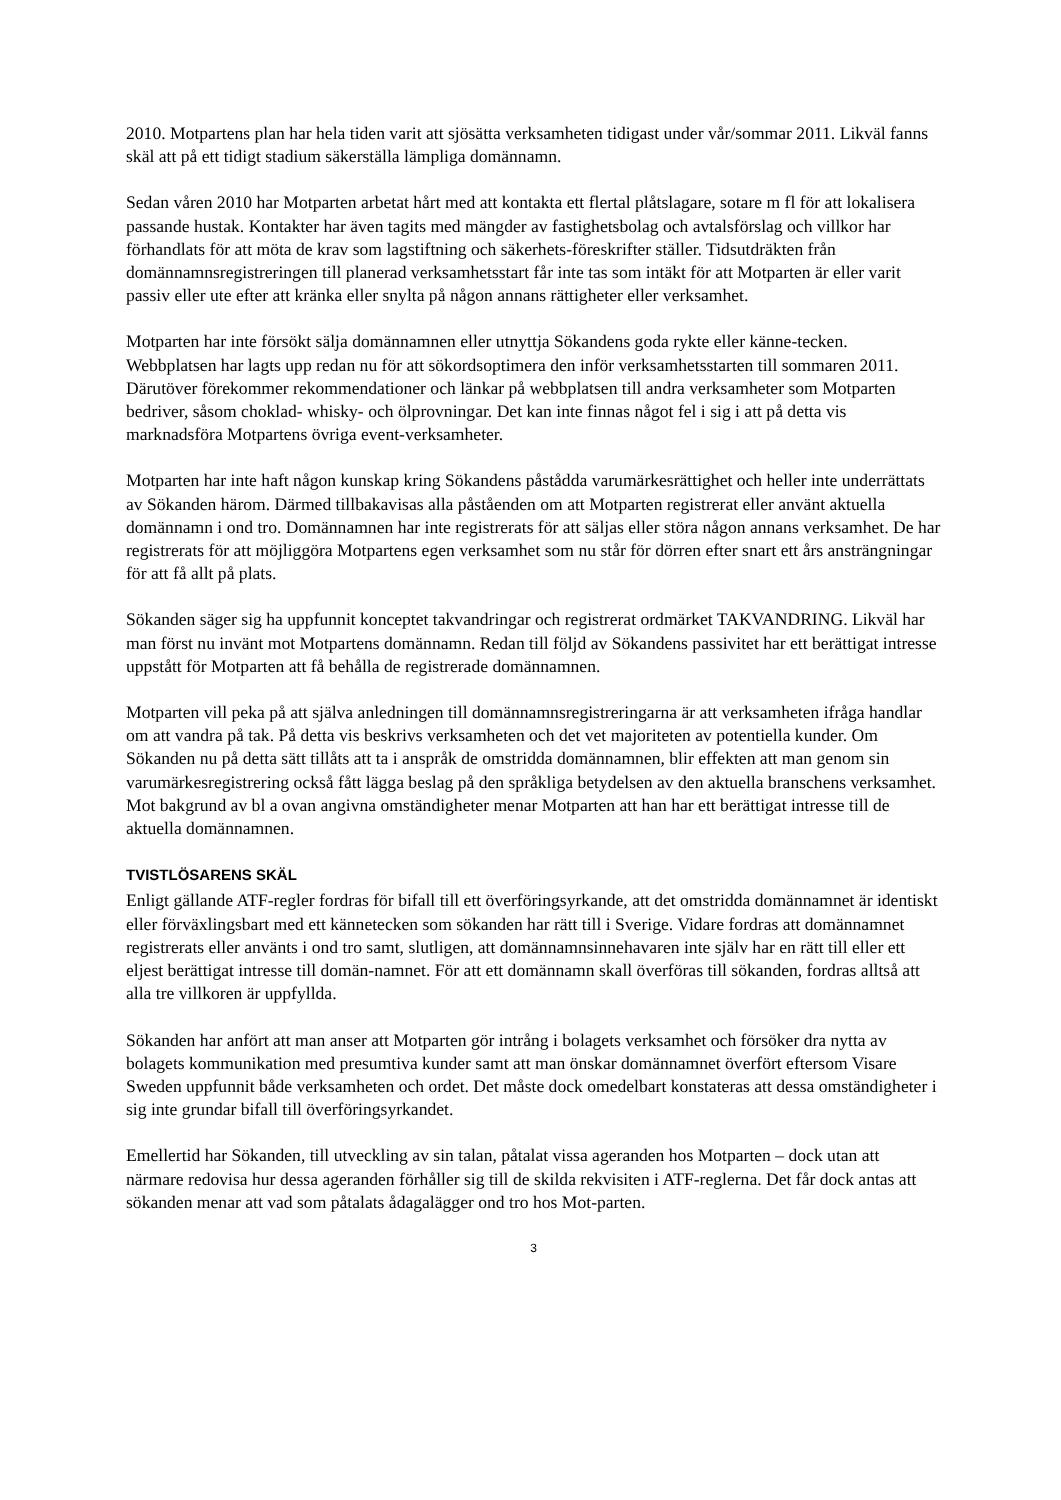2010. Motpartens plan har hela tiden varit att sjösätta verksamheten tidigast under vår/sommar 2011. Likväl fanns skäl att på ett tidigt stadium säkerställa lämpliga domännamn.
Sedan våren 2010 har Motparten arbetat hårt med att kontakta ett flertal plåtslagare, sotare m fl för att lokalisera passande hustak. Kontakter har även tagits med mängder av fastighetsbolag och avtalsförslag och villkor har förhandlats för att möta de krav som lagstiftning och säkerhets-föreskrifter ställer. Tidsutdräkten från domännamnsregistreringen till planerad verksamhetsstart får inte tas som intäkt för att Motparten är eller varit passiv eller ute efter att kränka eller snylta på någon annans rättigheter eller verksamhet.
Motparten har inte försökt sälja domännamnen eller utnyttja Sökandens goda rykte eller känne-tecken. Webbplatsen har lagts upp redan nu för att sökordsoptimera den inför verksamhetsstarten till sommaren 2011. Därutöver förekommer rekommendationer och länkar på webbplatsen till andra verksamheter som Motparten bedriver, såsom choklad- whisky- och ölprovningar. Det kan inte finnas något fel i sig i att på detta vis marknadsföra Motpartens övriga event-verksamheter.
Motparten har inte haft någon kunskap kring Sökandens påstådda varumärkesrättighet och heller inte underrättats av Sökanden härom. Därmed tillbakavisas alla påståenden om att Motparten registrerat eller använt aktuella domännamn i ond tro. Domännamnen har inte registrerats för att säljas eller störa någon annans verksamhet. De har registrerats för att möjliggöra Motpartens egen verksamhet som nu står för dörren efter snart ett års ansträngningar för att få allt på plats.
Sökanden säger sig ha uppfunnit konceptet takvandringar och registrerat ordmärket TAKVANDRING. Likväl har man först nu invänt mot Motpartens domännamn. Redan till följd av Sökandens passivitet har ett berättigat intresse uppstått för Motparten att få behålla de registrerade domännamnen.
Motparten vill peka på att själva anledningen till domännamnsregistreringarna är att verksamheten ifråga handlar om att vandra på tak. På detta vis beskrivs verksamheten och det vet majoriteten av potentiella kunder. Om Sökanden nu på detta sätt tillåts att ta i anspråk de omstridda domännamnen, blir effekten att man genom sin varumärkesregistrering också fått lägga beslag på den språkliga betydelsen av den aktuella branschens verksamhet. Mot bakgrund av bl a ovan angivna omständigheter menar Motparten att han har ett berättigat intresse till de aktuella domännamnen.
TVISTLÖSARENS SKÄL
Enligt gällande ATF-regler fordras för bifall till ett överföringsyrkande, att det omstridda domännamnet är identiskt eller förväxlingsbart med ett kännetecken som sökanden har rätt till i Sverige. Vidare fordras att domännamnet registrerats eller använts i ond tro samt, slutligen, att domännamnsinnehavaren inte själv har en rätt till eller ett eljest berättigat intresse till domän-namnet. För att ett domännamn skall överföras till sökanden, fordras alltså att alla tre villkoren är uppfyllda.
Sökanden har anfört att man anser att Motparten gör intrång i bolagets verksamhet och försöker dra nytta av bolagets kommunikation med presumtiva kunder samt att man önskar domännamnet överfört eftersom Visare Sweden uppfunnit både verksamheten och ordet. Det måste dock omedelbart konstateras att dessa omständigheter i sig inte grundar bifall till överföringsyrkandet.
Emellertid har Sökanden, till utveckling av sin talan, påtalat vissa ageranden hos Motparten – dock utan att närmare redovisa hur dessa ageranden förhåller sig till de skilda rekvisiten i ATF-reglerna. Det får dock antas att sökanden menar att vad som påtalats ådagalägger ond tro hos Mot-parten.
3